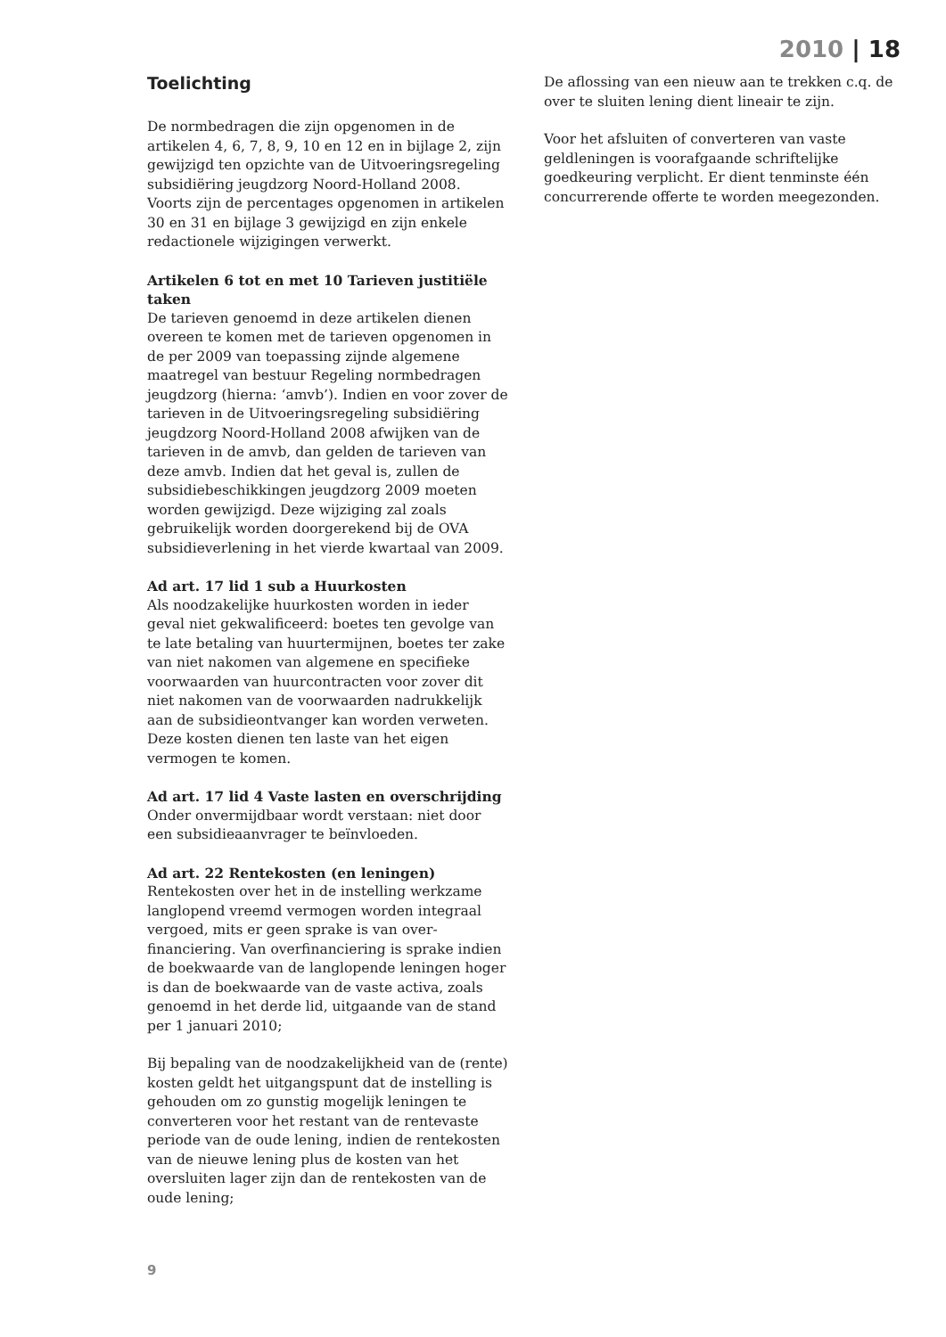2010 | 18
Toelichting
De normbedragen die zijn opgenomen in de artikelen 4, 6, 7, 8, 9, 10 en 12 en in bijlage 2, zijn gewijzigd ten opzichte van de Uitvoeringsregeling subsidiëring jeugdzorg Noord-Holland 2008. Voorts zijn de percentages opgenomen in artikelen 30 en 31 en bijlage 3 gewijzigd en zijn enkele redactionele wijzigingen verwerkt.
Artikelen 6 tot en met 10 Tarieven justitiële taken
De tarieven genoemd in deze artikelen dienen overeen te komen met de tarieven opgenomen in de per 2009 van toepassing zijnde algemene maatregel van bestuur Regeling normbedragen jeugdzorg (hierna: ‘amvb’). Indien en voor zover de tarieven in de Uitvoeringsregeling subsidiëring jeugdzorg Noord-Holland 2008 afwijken van de tarieven in de amvb, dan gelden de tarieven van deze amvb. Indien dat het geval is, zullen de subsidiebeschikkingen jeugdzorg 2009 moeten worden gewijzigd. Deze wijziging zal zoals gebruikelijk worden doorgerekend bij de OVA subsidieverlening in het vierde kwartaal van 2009.
Ad art. 17 lid 1 sub a Huurkosten
Als noodzakelijke huurkosten worden in ieder geval niet gekwalificeerd: boetes ten gevolge van te late betaling van huurtermijnen, boetes ter zake van niet nakomen van algemene en specifieke voorwaarden van huurcontracten voor zover dit niet nakomen van de voorwaarden nadrukkelijk aan de subsidieontvanger kan worden verweten. Deze kosten dienen ten laste van het eigen vermogen te komen.
Ad art. 17 lid 4 Vaste lasten en overschrijding
Onder onvermijdbaar wordt verstaan: niet door een subsidieaanvrager te beïnvloeden.
Ad art. 22 Rentekosten (en leningen)
Rentekosten over het in de instelling werkzame langlopend vreemd vermogen worden integraal vergoed, mits er geen sprake is van over-financiering. Van overfinanciering is sprake indien de boekwaarde van de langlopende leningen hoger is dan de boekwaarde van de vaste activa, zoals genoemd in het derde lid, uitgaande van de stand per 1 januari 2010;
Bij bepaling van de noodzakelijkheid van de (rente) kosten geldt het uitgangspunt dat de instelling is gehouden om zo gunstig mogelijk leningen te converteren voor het restant van de rentevaste periode van de oude lening, indien de rentekosten van de nieuwe lening plus de kosten van het oversluiten lager zijn dan de rentekosten van de oude lening;
De aflossing van een nieuw aan te trekken c.q. de over te sluiten lening dient lineair te zijn.
Voor het afsluiten of converteren van vaste geldleningen is voorafgaande schriftelijke goedkeuring verplicht. Er dient tenminste één concurrerende offerte te worden meegezonden.
9